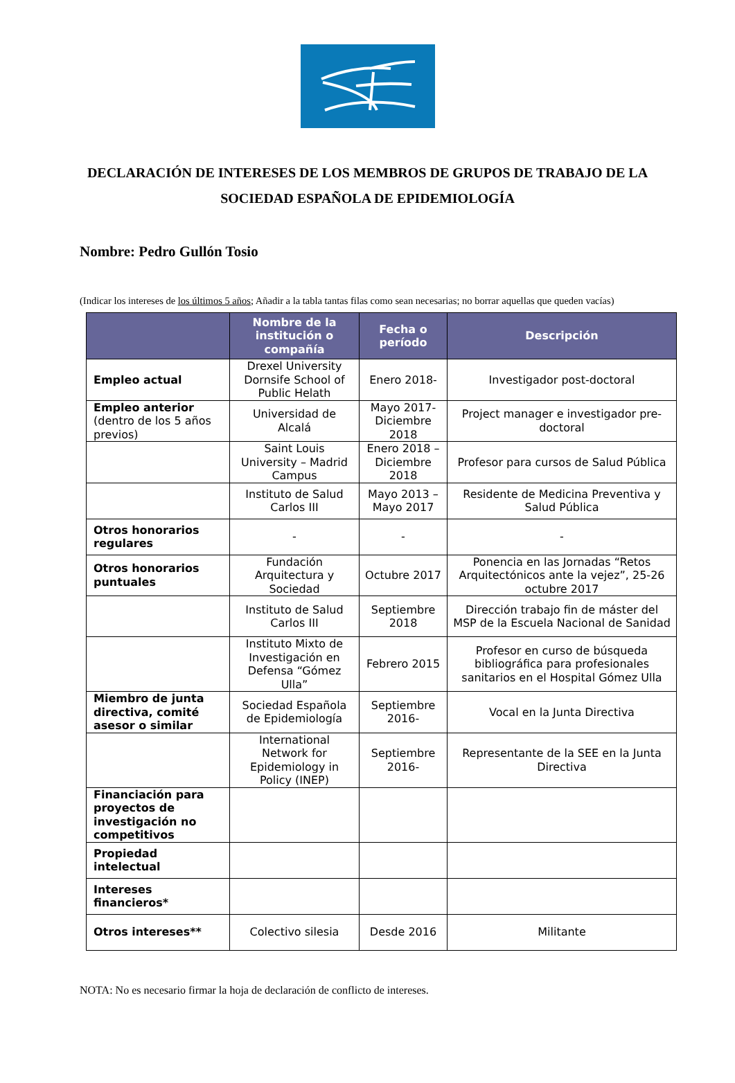DECLARACIÓN DE INTERESES DE LOS MEMBROS DE GRUPOS DE TRABAJO DE LA SOCIEDAD ESPAÑOLA DE EPIDEMIOLOGÍA
Nombre: Pedro Gullón Tosio
(Indicar los intereses de los últimos 5 años; Añadir a la tabla tantas filas como sean necesarias; no borrar aquellas que queden vacías)
| | Nombre de la institución o compañía | Fecha o período | Descripción |
| --- | --- | --- | --- |
| Empleo actual | Drexel University Dornsife School of Public Helath | Enero 2018- | Investigador post-doctoral |
| Empleo anterior (dentro de los 5 años previos) | Universidad de Alcalá | Mayo 2017- Diciembre 2018 | Project manager e investigador pre-doctoral |
| | Saint Louis University – Madrid Campus | Enero 2018 – Diciembre 2018 | Profesor para cursos de Salud Pública |
| | Instituto de Salud Carlos III | Mayo 2013 – Mayo 2017 | Residente de Medicina Preventiva y Salud Pública |
| Otros honorarios regulares | - | - | - |
| Otros honorarios puntuales | Fundación Arquitectura y Sociedad | Octubre 2017 | Ponencia en las Jornadas “Retos Arquitectónicos ante la vejez”, 25-26 octubre 2017 |
| | Instituto de Salud Carlos III | Septiembre 2018 | Dirección trabajo fin de máster del MSP de la Escuela Nacional de Sanidad |
| | Instituto Mixto de Investigación en Defensa “Gómez Ulla” | Febrero 2015 | Profesor en curso de búsqueda bibliográfica para profesionales sanitarios en el Hospital Gómez Ulla |
| Miembro de junta directiva, comité asesor o similar | Sociedad Española de Epidemiología | Septiembre 2016- | Vocal en la Junta Directiva |
| | International Network for Epidemiology in Policy (INEP) | Septiembre 2016- | Representante de la SEE en la Junta Directiva |
| Financiación para proyectos de investigación no competitivos | | | |
| Propiedad intelectual | | | |
| Intereses financieros* | | | |
| Otros intereses** | Colectivo silesia | Desde 2016 | Militante |
NOTA: No es necesario firmar la hoja de declaración de conflicto de intereses.